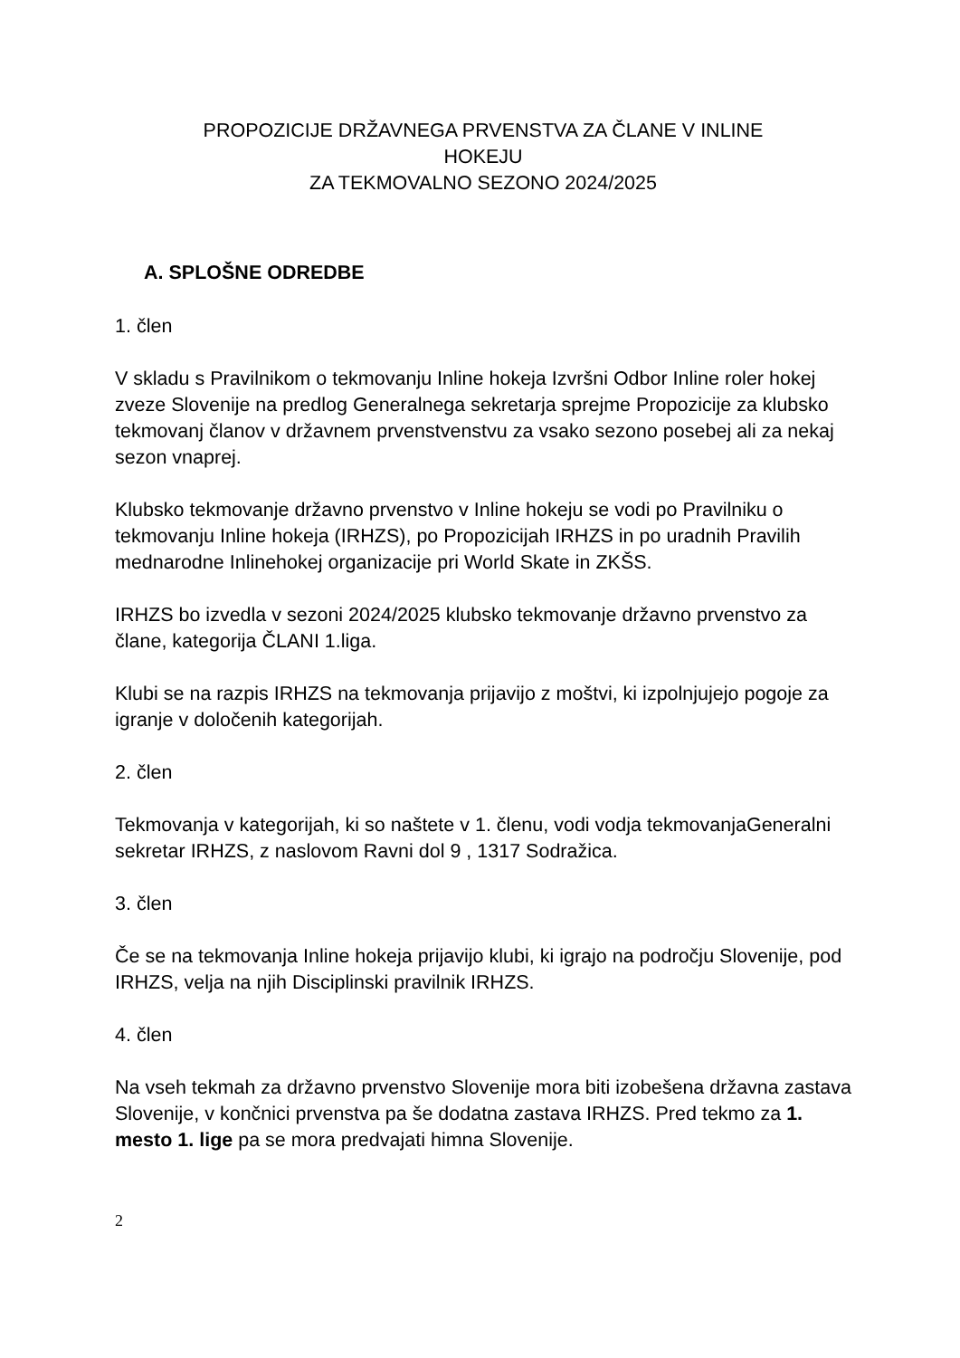PROPOZICIJE DRŽAVNEGA PRVENSTVA ZA ČLANE V INLINE
HOKEJU
ZA TEKMOVALNO SEZONO 2024/2025
A. SPLOŠNE ODREDBE
1. člen
V skladu s Pravilnikom o tekmovanju Inline hokeja Izvršni Odbor Inline roler hokej zveze Slovenije na predlog Generalnega sekretarja sprejme Propozicije za klubsko tekmovanj članov v državnem prvenstvenstvu za vsako sezono posebej ali za nekaj sezon vnaprej.
Klubsko tekmovanje državno prvenstvo v Inline hokeju se vodi po Pravilniku o tekmovanju Inline hokeja (IRHZS), po Propozicijah IRHZS in po uradnih Pravilih mednarodne Inlinehokej organizacije pri World Skate in ZKŠS.
IRHZS bo izvedla v sezoni 2024/2025 klubsko tekmovanje državno prvenstvo za člane, kategorija ČLANI 1.liga.
Klubi se na razpis IRHZS na tekmovanja prijavijo z moštvi, ki izpolnjujejo pogoje za igranje v določenih kategorijah.
2. člen
Tekmovanja v kategorijah, ki so naštete v 1. členu, vodi vodja tekmovanjaGeneralni sekretar IRHZS, z naslovom Ravni dol 9 , 1317 Sodražica.
3. člen
Če se na tekmovanja Inline hokeja prijavijo klubi, ki igrajo na področju Slovenije, pod IRHZS, velja na njih Disciplinski pravilnik IRHZS.
4. člen
Na vseh tekmah za državno prvenstvo Slovenije mora biti izobešena državna zastava Slovenije, v končnici prvenstva pa še dodatna zastava IRHZS. Pred tekmo za 1. mesto 1. lige pa se mora predvajati himna Slovenije.
2